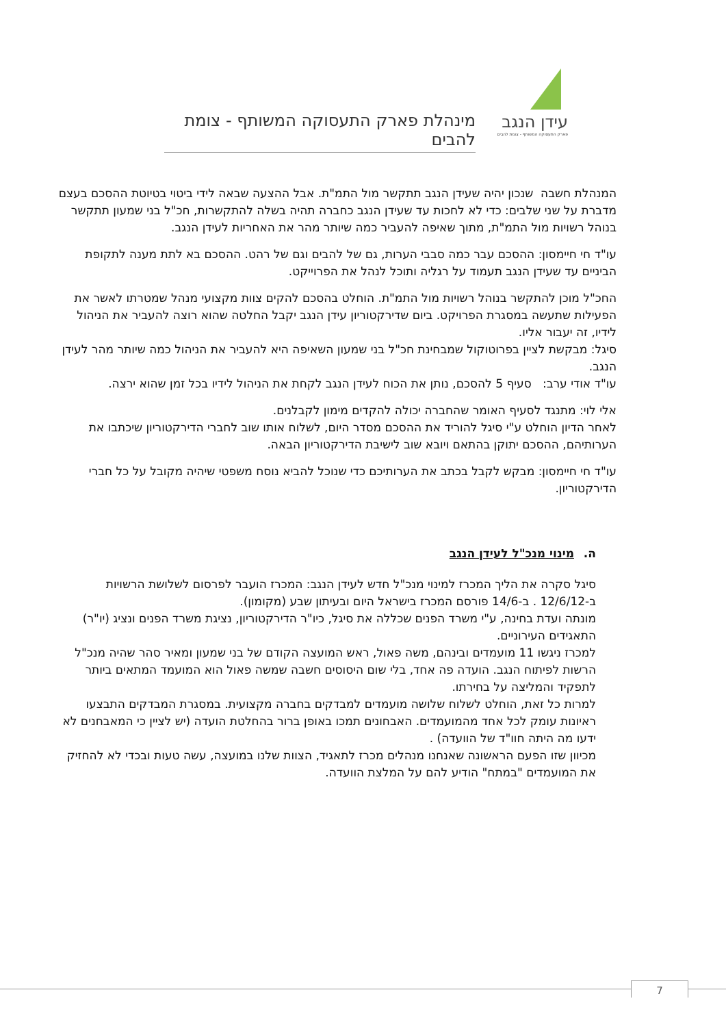עידן הנגב
פארק התעסוקה המשותף - צומת להבים
מינהלת פארק התעסוקה המשותף - צומת להבים
המנהלת חשבה שנכון יהיה שעידן הנגב תתקשר מול התמ"ת. אבל ההצעה שבאה לידי ביטוי בטיוטת ההסכם בעצם מדברת על שני שלבים: כדי לא לחכות עד שעידן הנגב כחברה תהיה בשלה להתקשרות, חכ"ל בני שמעון תתקשר בנוהל רשויות מול התמ"ת, מתוך שאיפה להעביר כמה שיותר מהר את האחריות לעידן הנגב.
עו"ד חי חיימסון: ההסכם עבר כמה סבבי הערות, גם של להבים וגם של רהט. ההסכם בא לתת מענה לתקופת הביניים עד שעידן הנגב תעמוד על רגליה ותוכל לנהל את הפרוייקט.
החכ"ל מוכן להתקשר בנוהל רשויות מול התמ"ת. הוחלט בהסכם להקים צוות מקצועי מנהל שמטרתו לאשר את הפעילות שתעשה במסגרת הפרויקט. ביום שדירקטוריון עידן הנגב יקבל החלטה שהוא רוצה להעביר את הניהול לידיו, זה יעבור אליו.
סיגל: מבקשת לציין בפרוטוקול שמבחינת חכ"ל בני שמעון השאיפה היא להעביר את הניהול כמה שיותר מהר לעידן הנגב.
עו"ד אודי ערב: סעיף 5 להסכם, נותן את הכוח לעידן הנגב לקחת את הניהול לידיו בכל זמן שהוא ירצה.
אלי לוי: מתנגד לסעיף האומר שהחברה יכולה להקדים מימון לקבלנים.
לאחר הדיון הוחלט ע"י סיגל להוריד את ההסכם מסדר היום, לשלוח אותו שוב לחברי הדירקטוריון שיכתבו את הערותיהם, ההסכם יתוקן בהתאם ויובא שוב לישיבת הדירקטוריון הבאה.
עו"ד חי חיימסון: מבקש לקבל בכתב את הערותיכם כדי שנוכל להביא נוסח משפטי שיהיה מקובל על כל חברי הדירקטוריון.
ה. מינוי מנכ"ל לעידן הנגב
סיגל סקרה את הליך המכרז למינוי מנכ"ל חדש לעידן הנגב: המכרז הועבר לפרסום לשלושת הרשויות ב-12/6/12 . ב-14/6 פורסם המכרז בישראל היום ובעיתון שבע (מקומון).
מונתה ועדת בחינה, ע"י משרד הפנים שכללה את סיגל, כיו"ר הדירקטוריון, נציגת משרד הפנים ונציג (יו"ר) התאגידים העירוניים.
למכרז ניגשו 11 מועמדים ובינהם, משה פאול, ראש המועצה הקודם של בני שמעון ומאיר סהר שהיה מנכ"ל הרשות לפיתוח הנגב. הועדה פה אחד, בלי שום היסוסים חשבה שמשה פאול הוא המועמד המתאים ביותר לתפקיד והמליצה על בחירתו.
למרות כל זאת, הוחלט לשלוח שלושה מועמדים למבדקים בחברה מקצועית. במסגרת המבדקים התבצעו ראיונות עומק לכל אחד מהמועמדים. האבחונים תמכו באופן ברור בהחלטת הועדה (יש לציין כי המאבחנים לא ידעו מה היתה חוו"ד של הוועדה) .
מכיוון שזו הפעם הראשונה שאנחנו מנהלים מכרז לתאגיד, הצוות שלנו במועצה, עשה טעות ובכדי לא להחזיק את המועמדים "במתח" הודיע להם על המלצת הוועדה.
7